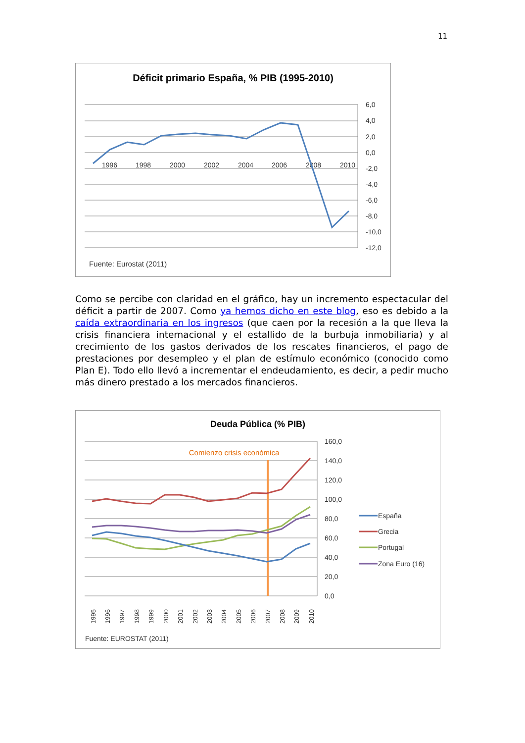11
Déficit primario España, % PIB (1995-2010)
6,0
4,0
2,0
0,0
-2,0
-4,0
-6,0
-8,0
-10,0
-12,0
1996
1998
2000
2002
2004
2006
2008
2010
Fuente: Eurostat (2011)
Como se percibe con claridad en el gráfico, hay un incremento espectacular del déficit a partir de 2007. Como ya hemos dicho en este blog, eso es debido a la caída extraordinaria en los ingresos (que caen por la recesión a la que lleva la crisis financiera internacional y el estallido de la burbuja inmobiliaria) y al crecimiento de los gastos derivados de los rescates financieros, el pago de prestaciones por desempleo y el plan de estímulo económico (conocido como Plan E). Todo ello llevó a incrementar el endeudamiento, es decir, a pedir mucho más dinero prestado a los mercados financieros.
Deuda Pública (% PIB)
160,0
140,0
120,0
100,0
80,0
60,0
40,0
20,0
0,0
Comienzo crisis económica
1995
1996
1997
1998
1999
2000
2001
2002
2003
2004
2005
2006
2007
2008
2009
2010
España
Grecia
Portugal
Zona Euro (16)
Fuente: EUROSTAT (2011)